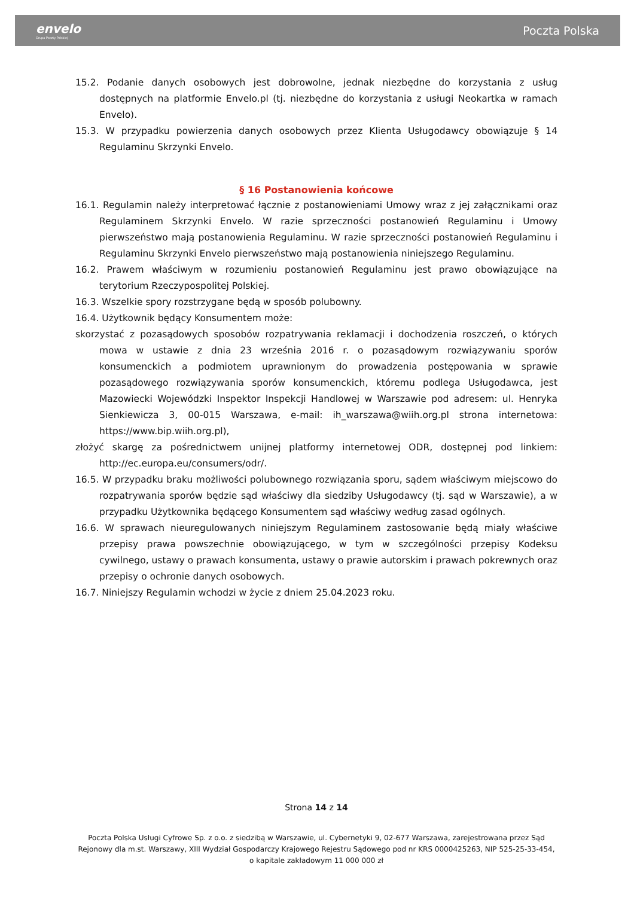envelo
Grupa Poczty Polskiej
Poczta Polska
15.2. Podanie danych osobowych jest dobrowolne, jednak niezbędne do korzystania z usług dostępnych na platformie Envelo.pl (tj. niezbędne do korzystania z usługi Neokartka w ramach Envelo).
15.3. W przypadku powierzenia danych osobowych przez Klienta Usługodawcy obowiązuje § 14 Regulaminu Skrzynki Envelo.
§ 16 Postanowienia końcowe
16.1. Regulamin należy interpretować łącznie z postanowieniami Umowy wraz z jej załącznikami oraz Regulaminem Skrzynki Envelo. W razie sprzeczności postanowień Regulaminu i Umowy pierwszeństwo mają postanowienia Regulaminu. W razie sprzeczności postanowień Regulaminu i Regulaminu Skrzynki Envelo pierwszeństwo mają postanowienia niniejszego Regulaminu.
16.2. Prawem właściwym w rozumieniu postanowień Regulaminu jest prawo obowiązujące na terytorium Rzeczypospolitej Polskiej.
16.3. Wszelkie spory rozstrzygane będą w sposób polubowny.
16.4. Użytkownik będący Konsumentem może:
skorzystać z pozasądowych sposobów rozpatrywania reklamacji i dochodzenia roszczeń, o których mowa w ustawie z dnia 23 września 2016 r. o pozasądowym rozwiązywaniu sporów konsumenckich a podmiotem uprawnionym do prowadzenia postępowania w sprawie pozasądowego rozwiązywania sporów konsumenckich, któremu podlega Usługodawca, jest Mazowiecki Wojewódzki Inspektor Inspekcji Handlowej w Warszawie pod adresem: ul. Henryka Sienkiewicza 3, 00-015 Warszawa, e-mail: ih_warszawa@wiih.org.pl strona internetowa: https://www.bip.wiih.org.pl),
złożyć skargę za pośrednictwem unijnej platformy internetowej ODR, dostępnej pod linkiem: http://ec.europa.eu/consumers/odr/.
16.5. W przypadku braku możliwości polubownego rozwiązania sporu, sądem właściwym miejscowo do rozpatrywania sporów będzie sąd właściwy dla siedziby Usługodawcy (tj. sąd w Warszawie), a w przypadku Użytkownika będącego Konsumentem sąd właściwy według zasad ogólnych.
16.6. W sprawach nieuregulowanych niniejszym Regulaminem zastosowanie będą miały właściwe przepisy prawa powszechnie obowiązującego, w tym w szczególności przepisy Kodeksu cywilnego, ustawy o prawach konsumenta, ustawy o prawie autorskim i prawach pokrewnych oraz przepisy o ochronie danych osobowych.
16.7. Niniejszy Regulamin wchodzi w życie z dniem 25.04.2023 roku.
Strona 14 z 14
Poczta Polska Usługi Cyfrowe Sp. z o.o. z siedzibą w Warszawie, ul. Cybernetyki 9, 02-677 Warszawa, zarejestrowana przez Sąd Rejonowy dla m.st. Warszawy, XIII Wydział Gospodarczy Krajowego Rejestru Sądowego pod nr KRS 0000425263, NIP 525-25-33-454, o kapitale zakładowym 11 000 000 zł